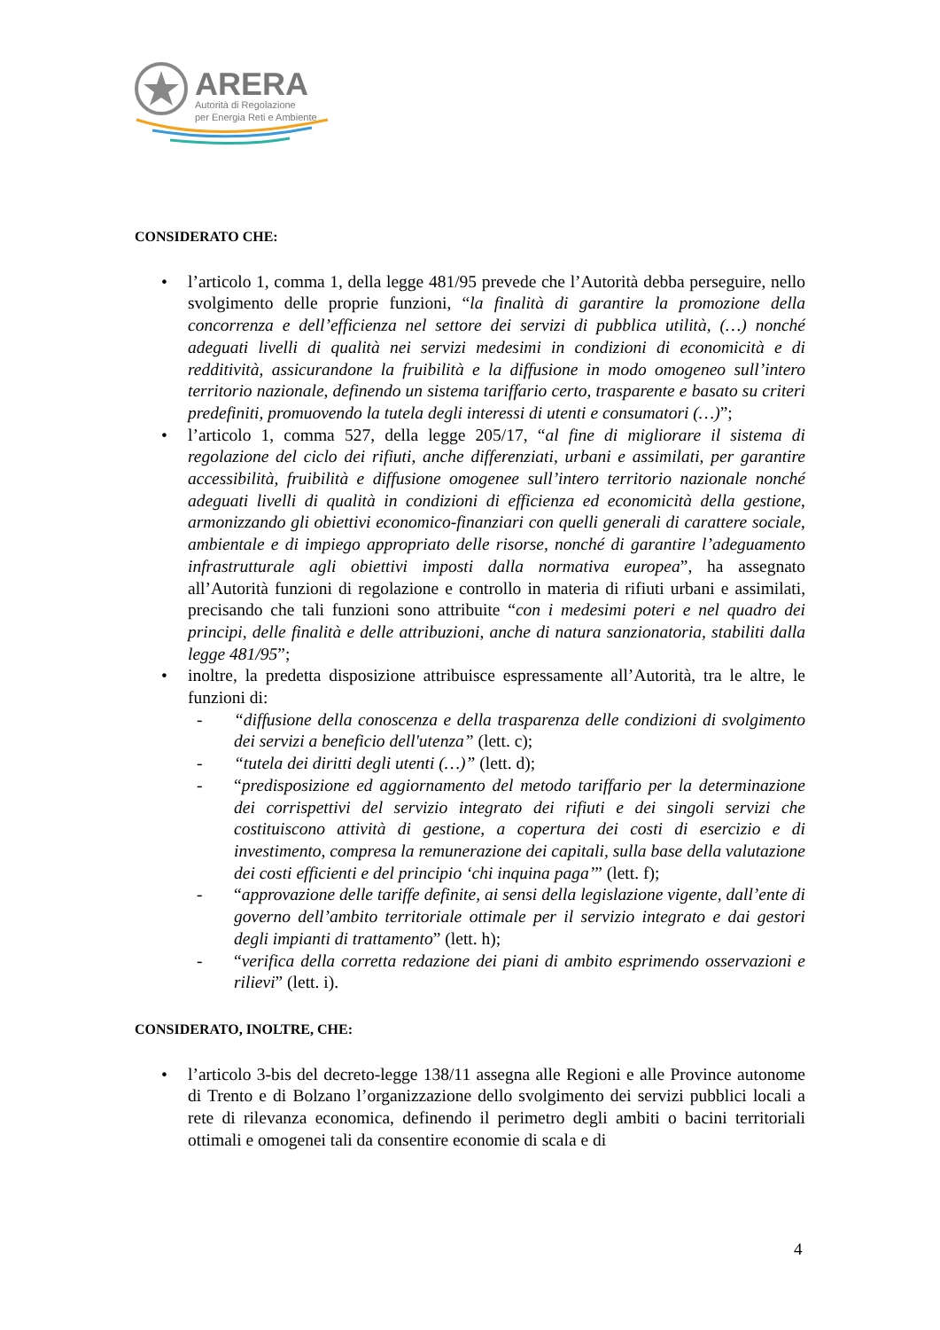ARERA
Autorità di Regolazione
per Energia Reti e Ambiente
CONSIDERATO CHE:
• l’articolo 1, comma 1, della legge 481/95 prevede che l’Autorità debba perseguire, nello svolgimento delle proprie funzioni, “la finalità di garantire la promozione della concorrenza e dell’efficienza nel settore dei servizi di pubblica utilità, (…) nonché adeguati livelli di qualità nei servizi medesimi in condizioni di economicità e di redditività, assicurandone la fruibilità e la diffusione in modo omogeneo sull’intero territorio nazionale, definendo un sistema tariffario certo, trasparente e basato su criteri predefiniti, promuovendo la tutela degli interessi di utenti e consumatori (…)”;
• l’articolo 1, comma 527, della legge 205/17, “al fine di migliorare il sistema di regolazione del ciclo dei rifiuti, anche differenziati, urbani e assimilati, per garantire accessibilità, fruibilità e diffusione omogenee sull’intero territorio nazionale nonché adeguati livelli di qualità in condizioni di efficienza ed economicità della gestione, armonizzando gli obiettivi economico-finanziari con quelli generali di carattere sociale, ambientale e di impiego appropriato delle risorse, nonché di garantire l’adeguamento infrastrutturale agli obiettivi imposti dalla normativa europea”, ha assegnato all’Autorità funzioni di regolazione e controllo in materia di rifiuti urbani e assimilati, precisando che tali funzioni sono attribuite “con i medesimi poteri e nel quadro dei principi, delle finalità e delle attribuzioni, anche di natura sanzionatoria, stabiliti dalla legge 481/95”;
• inoltre, la predetta disposizione attribuisce espressamente all’Autorità, tra le altre, le funzioni di:
- “diffusione della conoscenza e della trasparenza delle condizioni di svolgimento dei servizi a beneficio dell'utenza” (lett. c);
- “tutela dei diritti degli utenti (…)” (lett. d);
- “predisposizione ed aggiornamento del metodo tariffario per la determinazione dei corrispettivi del servizio integrato dei rifiuti e dei singoli servizi che costituiscono attività di gestione, a copertura dei costi di esercizio e di investimento, compresa la remunerazione dei capitali, sulla base della valutazione dei costi efficienti e del principio ‘chi inquina paga’” (lett. f);
- “approvazione delle tariffe definite, ai sensi della legislazione vigente, dall’ente di governo dell’ambito territoriale ottimale per il servizio integrato e dai gestori degli impianti di trattamento” (lett. h);
- “verifica della corretta redazione dei piani di ambito esprimendo osservazioni e rilievi” (lett. i).
CONSIDERATO, INOLTRE, CHE:
• l’articolo 3-bis del decreto-legge 138/11 assegna alle Regioni e alle Province autonome di Trento e di Bolzano l’organizzazione dello svolgimento dei servizi pubblici locali a rete di rilevanza economica, definendo il perimetro degli ambiti o bacini territoriali ottimali e omogenei tali da consentire economie di scala e di
4